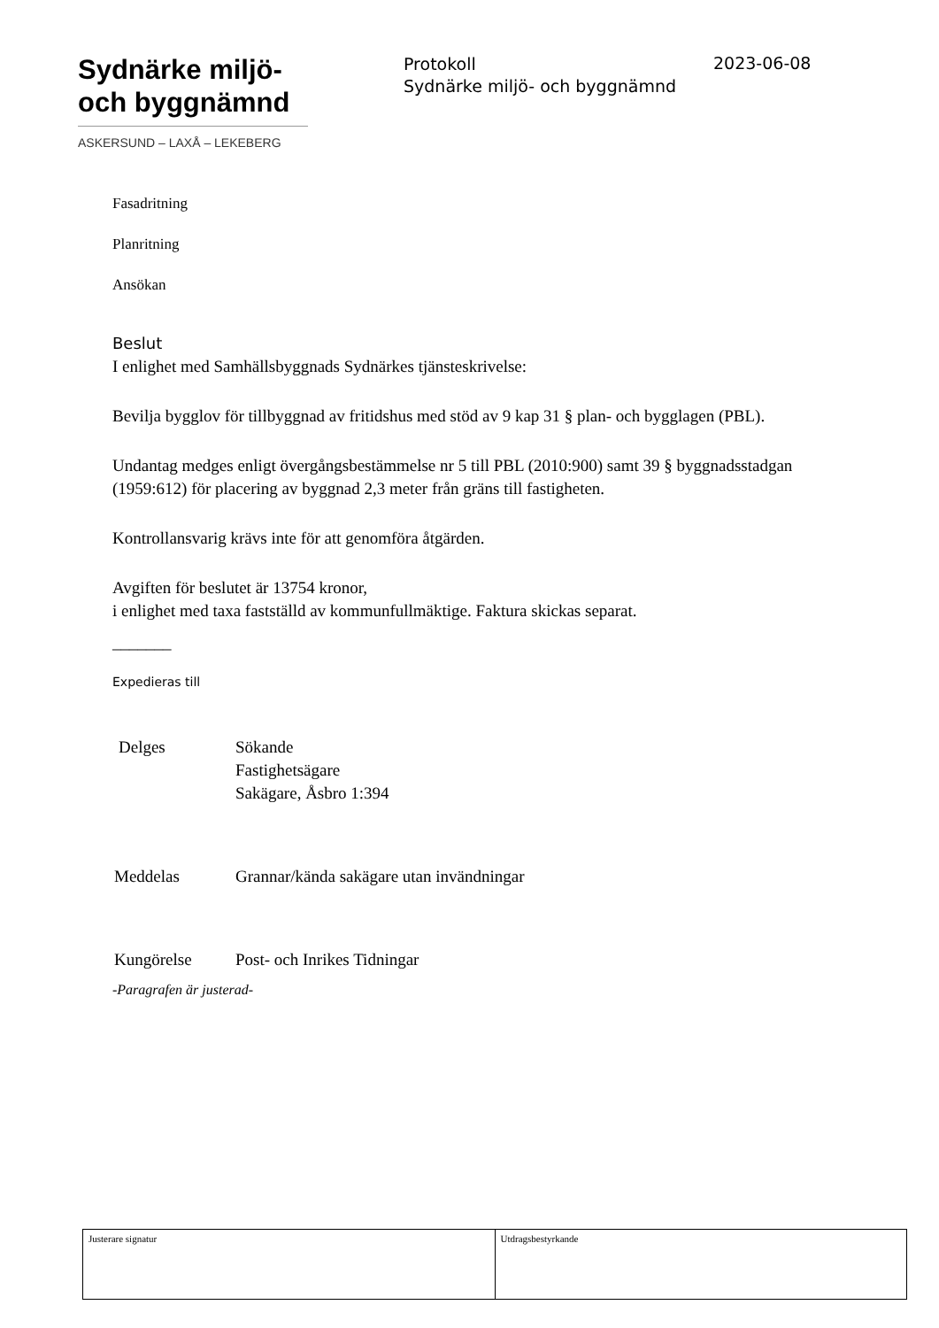Sydnärke miljö-
och byggnämnd
ASKERSUND – LAXÅ – LEKEBERG
Protokoll
Sydnärke miljö- och byggnämnd
2023-06-08
Fasadritning
Planritning
Ansökan
Beslut
I enlighet med Samhällsbyggnads Sydnärkes tjänsteskrivelse:
Bevilja bygglov för tillbyggnad av fritidshus med stöd av 9 kap 31 § plan- och bygglagen (PBL).
Undantag medges enligt övergångsbestämmelse nr 5 till PBL (2010:900) samt 39 § byggnadsstadgan (1959:612) för placering av byggnad 2,3 meter från gräns till fastigheten.
Kontrollansvarig krävs inte för att genomföra åtgärden.
Avgiften för beslutet är 13754 kronor,
i enlighet med taxa fastställd av kommunfullmäktige. Faktura skickas separat.
_______
Expedieras till
| Delges | Sökande Fastighetsägare Sakägare, Åsbro 1:394 |
| Meddelas | Grannar/kända sakägare utan invändningar |
| Kungörelse | Post- och Inrikes Tidningar |
-Paragrafen är justerad-
| Justerare signatur | Utdragsbestyrkande |